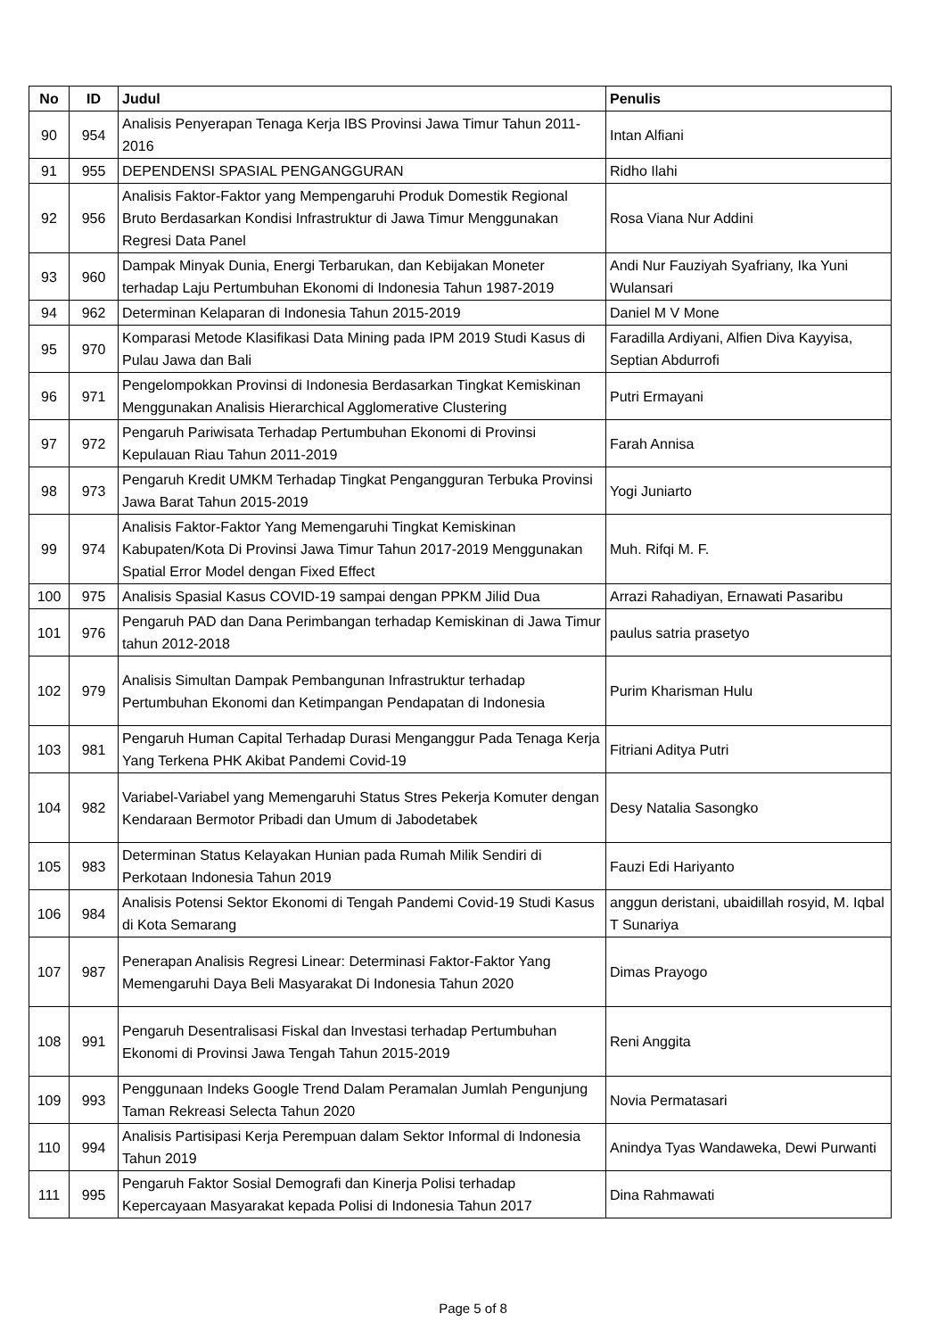| No | ID | Judul | Penulis |
| --- | --- | --- | --- |
| 90 | 954 | Analisis Penyerapan Tenaga Kerja IBS Provinsi Jawa Timur Tahun 2011-2016 | Intan Alfiani |
| 91 | 955 | DEPENDENSI SPASIAL PENGANGGURAN | Ridho Ilahi |
| 92 | 956 | Analisis Faktor-Faktor yang Mempengaruhi Produk Domestik Regional Bruto Berdasarkan Kondisi Infrastruktur di Jawa Timur Menggunakan Regresi Data Panel | Rosa Viana Nur Addini |
| 93 | 960 | Dampak Minyak Dunia, Energi Terbarukan, dan Kebijakan Moneter terhadap Laju Pertumbuhan Ekonomi di Indonesia Tahun 1987-2019 | Andi Nur Fauziyah Syafriany, Ika Yuni Wulansari |
| 94 | 962 | Determinan Kelaparan di Indonesia Tahun 2015-2019 | Daniel M V Mone |
| 95 | 970 | Komparasi Metode Klasifikasi Data Mining pada IPM 2019 Studi Kasus di Pulau Jawa dan Bali | Faradilla Ardiyani, Alfien Diva Kayyisa, Septian Abdurrofi |
| 96 | 971 | Pengelompokkan Provinsi di Indonesia Berdasarkan Tingkat Kemiskinan Menggunakan Analisis Hierarchical Agglomerative Clustering | Putri Ermayani |
| 97 | 972 | Pengaruh Pariwisata Terhadap Pertumbuhan Ekonomi di Provinsi Kepulauan Riau Tahun 2011-2019 | Farah Annisa |
| 98 | 973 | Pengaruh Kredit UMKM Terhadap Tingkat Pengangguran Terbuka Provinsi Jawa Barat Tahun 2015-2019 | Yogi Juniarto |
| 99 | 974 | Analisis Faktor-Faktor Yang Memengaruhi Tingkat Kemiskinan Kabupaten/Kota Di Provinsi Jawa Timur Tahun 2017-2019 Menggunakan Spatial Error Model dengan Fixed Effect | Muh. Rifqi M. F. |
| 100 | 975 | Analisis Spasial Kasus COVID-19 sampai dengan PPKM Jilid Dua | Arrazi Rahadiyan, Ernawati Pasaribu |
| 101 | 976 | Pengaruh PAD dan Dana Perimbangan terhadap Kemiskinan di Jawa Timur tahun 2012-2018 | paulus satria prasetyo |
| 102 | 979 | Analisis Simultan Dampak Pembangunan Infrastruktur terhadap Pertumbuhan Ekonomi dan Ketimpangan Pendapatan di Indonesia | Purim Kharisman Hulu |
| 103 | 981 | Pengaruh Human Capital Terhadap Durasi Menganggur Pada Tenaga Kerja Yang Terkena PHK Akibat Pandemi Covid-19 | Fitriani Aditya Putri |
| 104 | 982 | Variabel-Variabel yang Memengaruhi Status Stres Pekerja Komuter dengan Kendaraan Bermotor Pribadi dan Umum di Jabodetabek | Desy Natalia Sasongko |
| 105 | 983 | Determinan Status Kelayakan Hunian pada Rumah Milik Sendiri di Perkotaan Indonesia Tahun 2019 | Fauzi Edi Hariyanto |
| 106 | 984 | Analisis Potensi Sektor Ekonomi di Tengah Pandemi Covid-19 Studi Kasus di Kota Semarang | anggun deristani, ubaidillah rosyid, M. Iqbal T Sunariya |
| 107 | 987 | Penerapan Analisis Regresi Linear: Determinasi Faktor-Faktor Yang Memengaruhi Daya Beli Masyarakat Di Indonesia Tahun 2020 | Dimas Prayogo |
| 108 | 991 | Pengaruh Desentralisasi Fiskal dan Investasi terhadap Pertumbuhan Ekonomi di Provinsi Jawa Tengah Tahun 2015-2019 | Reni Anggita |
| 109 | 993 | Penggunaan Indeks Google Trend Dalam Peramalan Jumlah Pengunjung Taman Rekreasi Selecta Tahun 2020 | Novia Permatasari |
| 110 | 994 | Analisis Partisipasi Kerja Perempuan dalam Sektor Informal di Indonesia Tahun 2019 | Anindya Tyas Wandaweka, Dewi Purwanti |
| 111 | 995 | Pengaruh Faktor Sosial Demografi dan Kinerja Polisi terhadap Kepercayaan Masyarakat kepada Polisi di Indonesia Tahun 2017 | Dina Rahmawati |
Page 5 of 8